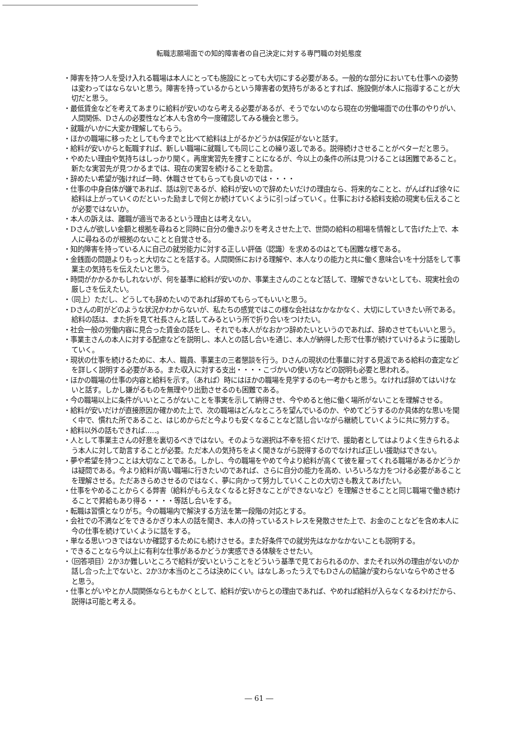転職志願場面での知的障害者の自己決定に対する専門職の対処態度
・障害を持つ人を受け入れる職場は本人にとっても施設にとっても大切にする必要がある。一般的な部分においても仕事への姿勢は変わってはならないと思う。障害を持っているからという障害者の気持ちがあるとすれば、施設側が本人に指導することが大切だと思う。
・最低賃金などを考えてあまりに給料が安いのなら考える必要があるが、そうでないのなら現在の労働場面での仕事のやりがい、人間関係、Dさんの必要性など本人も含め今一度確認してみる機会と思う。
・就職がいかに大変か理解してもらう。
・ほかの職場に移ったとしても今までと比べて給料は上がるかどうかは保証がないと話す。
・給料が安いからと転職すれば、新しい職場に就職しても同じことの繰り返しである。説得続けさせることがベターだと思う。
・やめたい理由や気持ちはしっかり聞く。再度実習先を捜すことになるが、今以上の条件の所は見つけることは困難であること。新たな実習先が見つかるまでは、現在の実習を続けることを助言。
・辞めたい希望が強ければ一時、休職させてもらっても良いのでは・・・・
・仕事の中身自体が嫌であれば、話は別であるが、給料が安いので辞めたいだけの理由なら、将来的なことと、がんばれば徐々に給料は上がっていくのだといった励ましで何とか続けていくように引っぱっていく。仕事における給料支給の現実も伝えることが必要ではないか。
・本人の訴えは、離職が適当であるという理由とは考えない。
・Dさんが欲しい金額と根拠を尋ねると同時に自分の働きぶりを考えさせた上で、世間の給料の相場を情報として告げた上で、本人に尋ねるのが根拠のないことと自覚させる。
・知的障害を持っている人に自己の就労能力に対する正しい評価（認識）を求めるのはとても困難な様である。
・金銭面の問題よりもっと大切なことを話する。人間関係における理解や、本人なりの能力と共に働く意味合いを十分話をして事業主の気持ちを伝えたいと思う。
・時間がかかるかもしれないが、何を基準に給料が安いのか、事業主さんのことなど話して、理解できないとしても、現実社会の厳しさを伝えたい。
・（同上）ただし、どうしても辞めたいのであれば辞めてもらってもいいと思う。
・Dさんの町がどのような状況かわからないが、私たちの感覚ではこの様な会社はなかなかなく、大切にしていきたい所である。給料の話は、また折を見て社長さんと話してみるという所で折り合いをつけたい。
・社会一般の労働内容に見合った賃金の話をし、それでも本人がなおかつ辞めたいというのであれば、辞めさせてもいいと思う。
・事業主さんの本人に対する配慮などを説明し、本人との話し合いを通じ、本人が納得した形で仕事が続けていけるように援助していく。
・現状の仕事を続けるために、本人、職員、事業主の三者懇談を行う。Dさんの現状の仕事量に対する見返である給料の査定などを詳しく説明する必要がある。また収入に対する支出・・・・こづかいの使い方などの説明も必要と思われる。
・ほかの職場の仕事の内容と給料を示す。（あれば）時にはほかの職場を見学するのも一考かもと思う。なければ辞めてはいけないと話す。しかし嫌がるものを無理やり出勤させるのも困難である。
・今の職場以上に条件がいいところがないことを事実を示して納得させ、今やめると他に働く場所がないことを理解させる。
・給料が安いだけが直接原因か確かめた上で、次の職場はどんなところを望んでいるのか、やめてどうするのか具体的な思いを聞く中で、慣れた所であること、はじめからだと今よりも安くなることなど話し合いながら継続していくように共に努力する。
・給料以外の話もできれば.....。
・人として事業主さんの好意を裏切るべきではない。そのような選択は不幸を招くだけで、援助者としてはよりよく生きられるよう本人に対して助言することが必要。ただ本人の気持ちをよく聞きながら説得するのでなければ正しい援助はできない。
・夢や希望を持つことは大切なことである。しかし、今の職場をやめて今より給料が高くて彼を雇ってくれる職場があるかどうかは疑問である。今より給料が高い職場に行きたいのであれば、さらに自分の能力を高め、いろいろな力をつける必要があることを理解させる。ただあきらめさせるのではなく、夢に向かって努力していくことの大切さも教えてあげたい。
・仕事をやめることからくる弊害（給料がもらえなくなると好きなことができないなど）を理解させることと同じ職場で働き続けることで昇給もあり得る・・・・等話し合いをする。
・転職は習慣となりがち。今の職場内で解決する方法を第一段階の対応とする。
・会社での不満などをできるかぎり本人の話を聞き、本人の持っているストレスを発散させた上で、お金のことなどを含め本人に今の仕事を続けていくように話をする。
・単なる思いつきではないか確認するためにも続けさせる。また好条件での就労先はなかなかないことも説明する。
・できることなら今以上に有利な仕事があるかどうか実感できる体験をさせたい。
・（回答項目）2か3か難しいところで給料が安いということをどういう基準で見ておられるのか、またそれ以外の理由がないのか話し合った上でないと、2か3か本当のところは決めにくい。はなしあったうえでもDさんの結論が変わらないならやめさせると思う。
・仕事とがいやとか人間関係ならともかくとして、給料が安いからとの理由であれば、やめれば給料が入らなくなるわけだから、説得は可能と考える。
― 61 ―